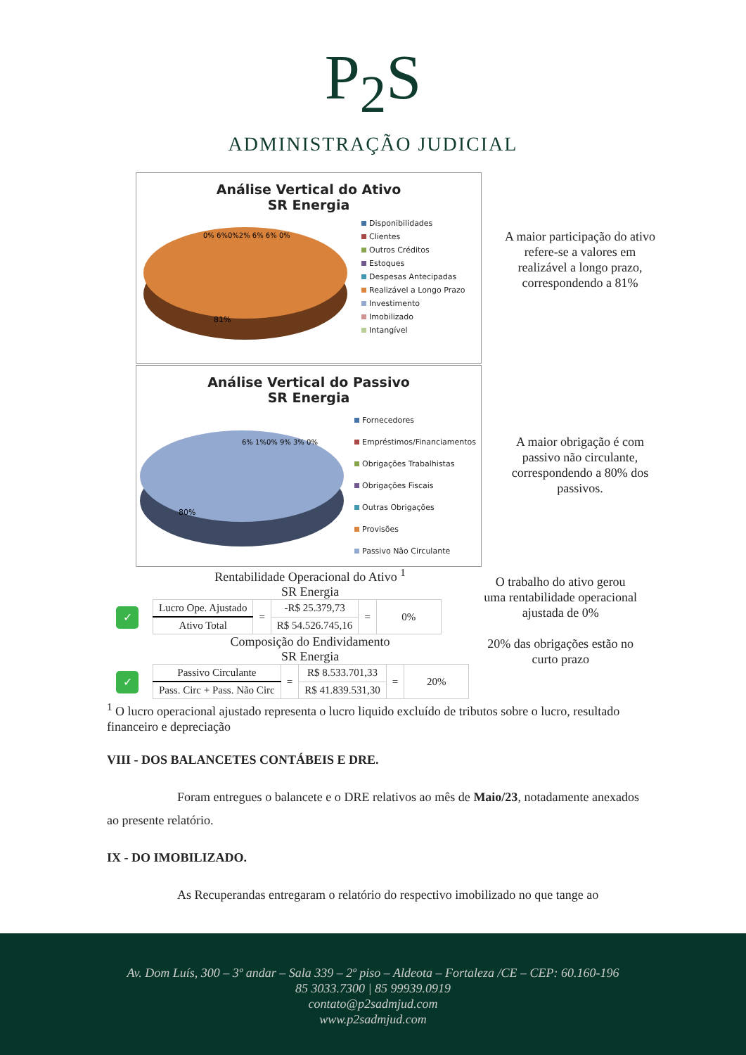P<sub>2</sub>S
ADMINISTRAÇÃO JUDICIAL
Análise Vertical do Ativo
SR Energia
81%
0% 6%0%2% 6% 6% 0%
Disponibilidades
Clientes
Outros Créditos
Estoques
Despesas Antecipadas
Realizável a Longo Prazo
Investimento
Imobilizado
Intangível
A maior participação do ativo refere-se a valores em realizável a longo prazo, correspondendo a 81%
Análise Vertical do Passivo
SR Energia
80%
6% 1%0% 9% 3% 0%
Fornecedores
Empréstimos/Financiamentos
Obrigações Trabalhistas
Obrigações Fiscais
Outras Obrigações
Provisões
Passivo Não Circulante
A maior obrigação é com passivo não circulante, correspondendo a 80% dos passivos.
Rentabilidade Operacional do Ativo <sup>1</sup>
SR Energia
✓
| Lucro Ope. Ajustado | = | -R$ 25.379,73 | = | 0% |
| Ativo Total | | R$ 54.526.745,16 | | |
Composição do Endividamento
SR Energia
✓
| Passivo Circulante | = | R$ 8.533.701,33 | = | 20% |
| Pass. Circ + Pass. Não Circ | | R$ 41.839.531,30 | | |
O trabalho do ativo gerou uma rentabilidade operacional ajustada de 0%
20% das obrigações estão no curto prazo
<sup>1</sup> O lucro operacional ajustado representa o lucro liquido excluído de tributos sobre o lucro, resultado financeiro e depreciação
VIII - DOS BALANCETES CONTÁBEIS E DRE.
Foram entregues o balancete e o DRE relativos ao mês de Maio/23, notadamente anexados ao presente relatório.
IX - DO IMOBILIZADO.
As Recuperandas entregaram o relatório do respectivo imobilizado no que tange ao
Av. Dom Luís, 300 – 3º andar – Sala 339 – 2º piso – Aldeota – Fortaleza /CE – CEP: 60.160-196
85 3033.7300 | 85 99939.0919
contato@p2sadmjud.com
www.p2sadmjud.com